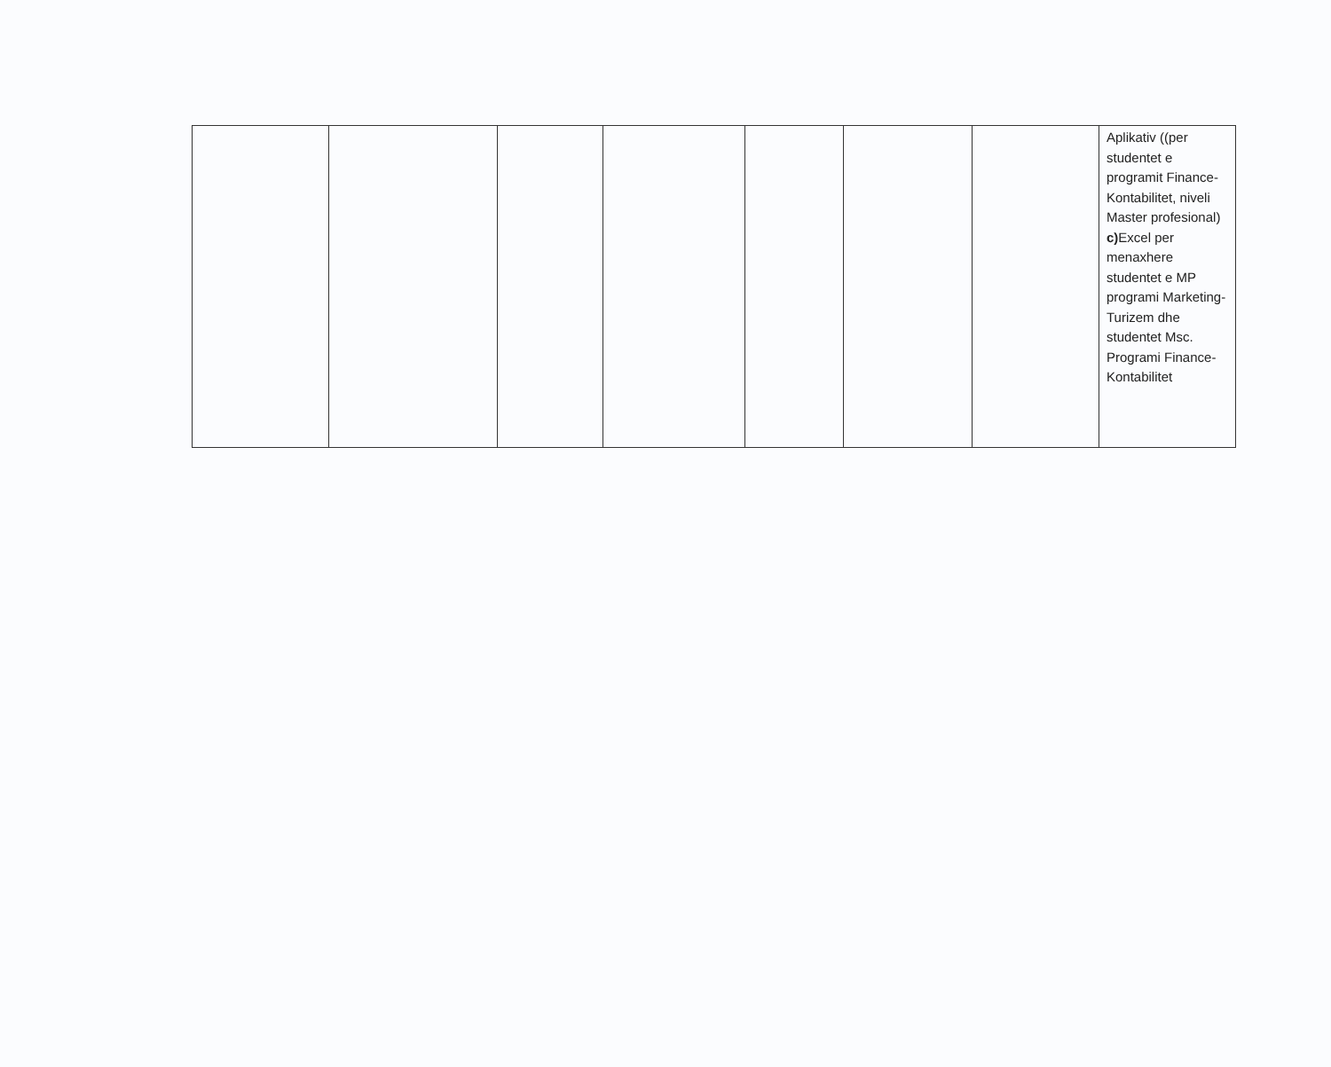| | | | | | | | Aplikativ ((per studentet e programit Finance-Kontabilitet, niveli Master profesional) c) Excel per menaxhere studentet e MP programi Marketing-Turizem dhe studentet Msc. Programi Finance-Kontabilitet |